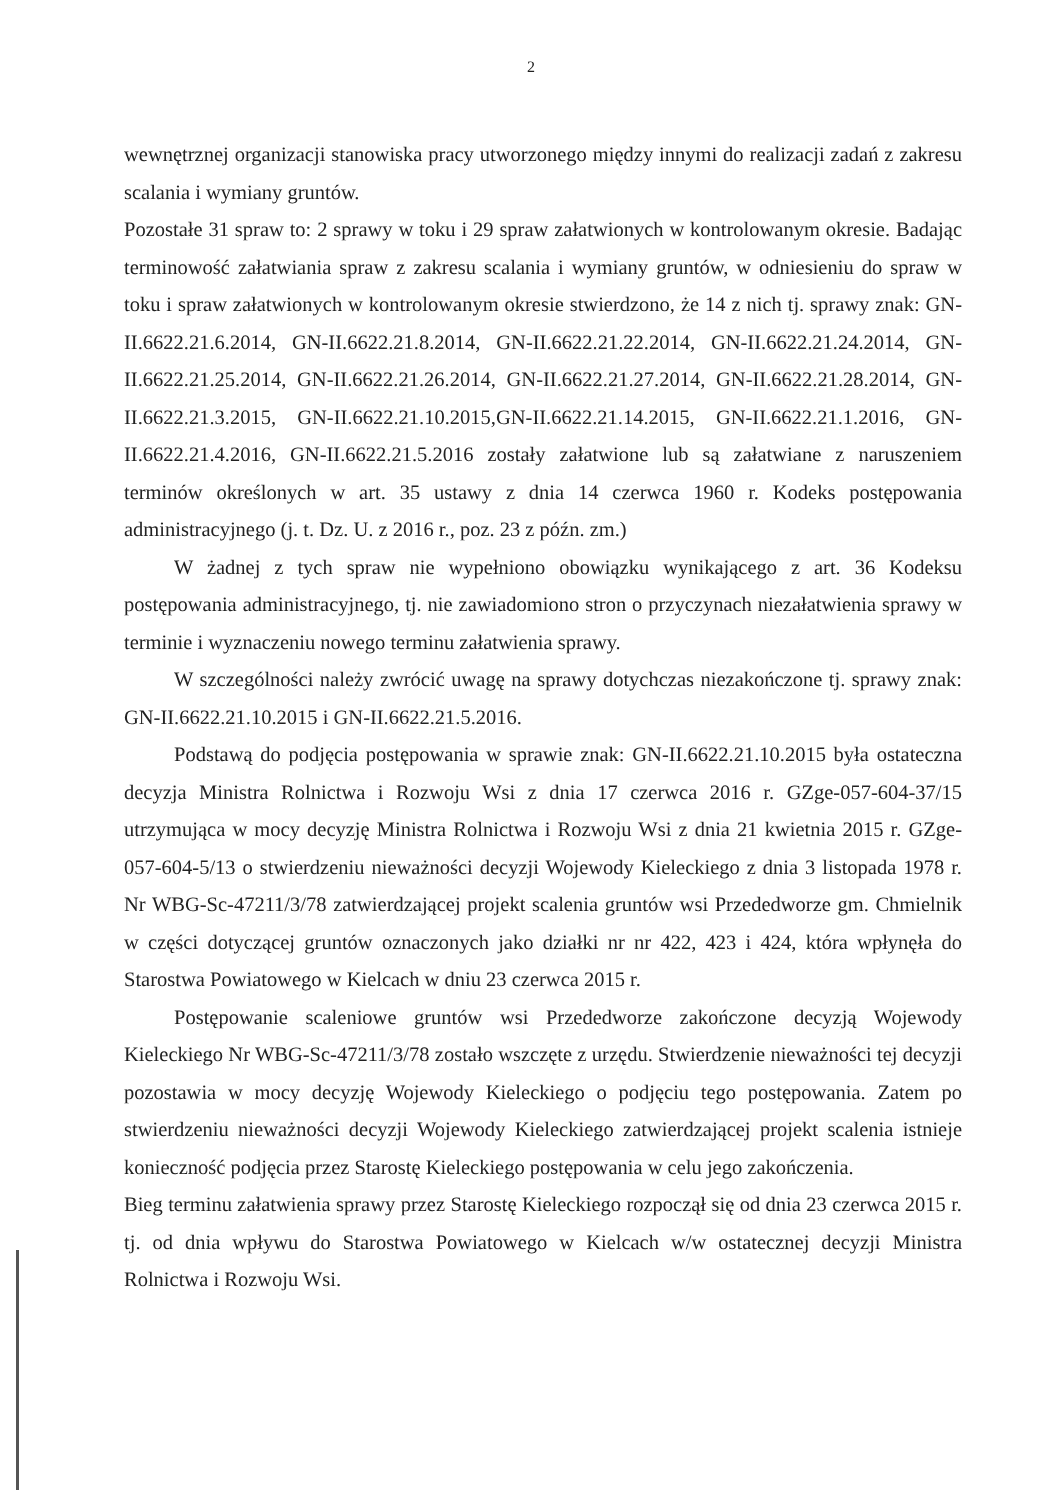2
wewnętrznej organizacji stanowiska pracy utworzonego między innymi do realizacji zadań z zakresu scalania i wymiany gruntów.
Pozostałe 31 spraw to: 2 sprawy w toku i 29 spraw załatwionych w kontrolowanym okresie. Badając terminowość załatwiania spraw z zakresu scalania i wymiany gruntów, w odniesieniu do spraw w toku i spraw załatwionych w kontrolowanym okresie stwierdzono, że 14 z nich tj. sprawy znak: GN-II.6622.21.6.2014, GN-II.6622.21.8.2014, GN-II.6622.21.22.2014, GN-II.6622.21.24.2014, GN-II.6622.21.25.2014, GN-II.6622.21.26.2014, GN-II.6622.21.27.2014, GN-II.6622.21.28.2014, GN-II.6622.21.3.2015, GN-II.6622.21.10.2015,GN-II.6622.21.14.2015, GN-II.6622.21.1.2016, GN-II.6622.21.4.2016, GN-II.6622.21.5.2016 zostały załatwione lub są załatwiane z naruszeniem terminów określonych w art. 35 ustawy z dnia 14 czerwca 1960 r. Kodeks postępowania administracyjnego (j. t. Dz. U. z 2016 r., poz. 23 z późn. zm.)
W żadnej z tych spraw nie wypełniono obowiązku wynikającego z art. 36 Kodeksu postępowania administracyjnego, tj. nie zawiadomiono stron o przyczynach niezałatwienia sprawy w terminie i wyznaczeniu nowego terminu załatwienia sprawy.
W szczególności należy zwrócić uwagę na sprawy dotychczas niezakończone tj. sprawy znak: GN-II.6622.21.10.2015 i GN-II.6622.21.5.2016.
Podstawą do podjęcia postępowania w sprawie znak: GN-II.6622.21.10.2015 była ostateczna decyzja Ministra Rolnictwa i Rozwoju Wsi z dnia 17 czerwca 2016 r. GZge-057-604-37/15 utrzymująca w mocy decyzję Ministra Rolnictwa i Rozwoju Wsi z dnia 21 kwietnia 2015 r. GZge-057-604-5/13 o stwierdzeniu nieważności decyzji Wojewody Kieleckiego z dnia 3 listopada 1978 r. Nr WBG-Sc-47211/3/78 zatwierdzającej projekt scalenia gruntów wsi Przededworze gm. Chmielnik w części dotyczącej gruntów oznaczonych jako działki nr nr 422, 423 i 424, która wpłynęła do Starostwa Powiatowego w Kielcach w dniu 23 czerwca 2015 r.
Postępowanie scaleniowe gruntów wsi Przededworze zakończone decyzją Wojewody Kieleckiego Nr WBG-Sc-47211/3/78 zostało wszczęte z urzędu. Stwierdzenie nieważności tej decyzji pozostawia w mocy decyzję Wojewody Kieleckiego o podjęciu tego postępowania. Zatem po stwierdzeniu nieważności decyzji Wojewody Kieleckiego zatwierdzającej projekt scalenia istnieje konieczność podjęcia przez Starostę Kieleckiego postępowania w celu jego zakończenia.
Bieg terminu załatwienia sprawy przez Starostę Kieleckiego rozpoczął się od dnia 23 czerwca 2015 r. tj. od dnia wpływu do Starostwa Powiatowego w Kielcach w/w ostatecznej decyzji Ministra Rolnictwa i Rozwoju Wsi.